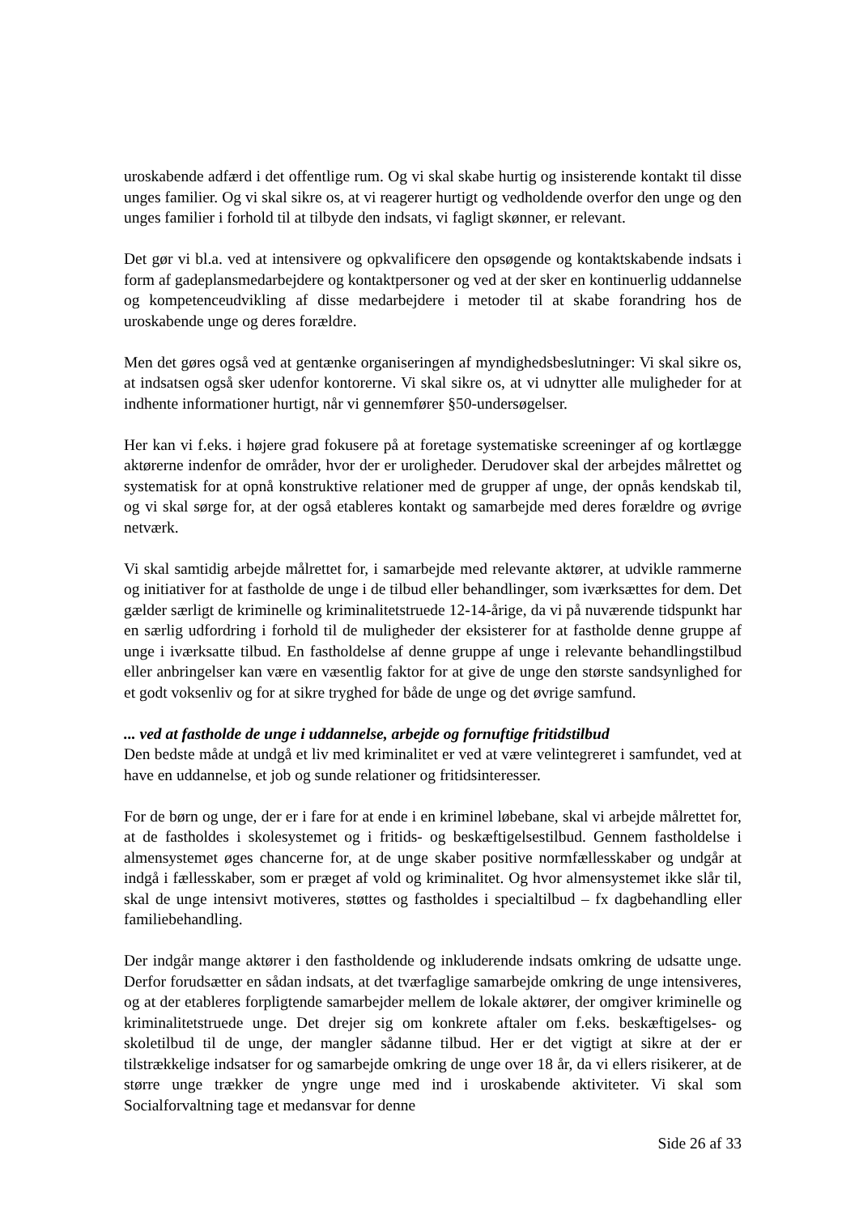uroskabende adfærd i det offentlige rum. Og vi skal skabe hurtig og insisterende kontakt til disse unges familier. Og vi skal sikre os, at vi reagerer hurtigt og vedholdende overfor den unge og den unges familier i forhold til at tilbyde den indsats, vi fagligt skønner, er relevant.
Det gør vi bl.a. ved at intensivere og opkvalificere den opsøgende og kontaktskabende indsats i form af gadeplansmedarbejdere og kontaktpersoner og ved at der sker en kontinuerlig uddannelse og kompetenceudvikling af disse medarbejdere i metoder til at skabe forandring hos de uroskabende unge og deres forældre.
Men det gøres også ved at gentænke organiseringen af myndighedsbeslutninger: Vi skal sikre os, at indsatsen også sker udenfor kontorerne. Vi skal sikre os, at vi udnytter alle muligheder for at indhente informationer hurtigt, når vi gennemfører §50-undersøgelser.
Her kan vi f.eks. i højere grad fokusere på at foretage systematiske screeninger af og kortlægge aktørerne indenfor de områder, hvor der er uroligheder. Derudover skal der arbejdes målrettet og systematisk for at opnå konstruktive relationer med de grupper af unge, der opnås kendskab til, og vi skal sørge for, at der også etableres kontakt og samarbejde med deres forældre og øvrige netværk.
Vi skal samtidig arbejde målrettet for, i samarbejde med relevante aktører, at udvikle rammerne og initiativer for at fastholde de unge i de tilbud eller behandlinger, som iværksættes for dem. Det gælder særligt de kriminelle og kriminalitetstruede 12-14-årige, da vi på nuværende tidspunkt har en særlig udfordring i forhold til de muligheder der eksisterer for at fastholde denne gruppe af unge i iværksatte tilbud. En fastholdelse af denne gruppe af unge i relevante behandlingstilbud eller anbringelser kan være en væsentlig faktor for at give de unge den største sandsynlighed for et godt voksenliv og for at sikre tryghed for både de unge og det øvrige samfund.
... ved at fastholde de unge i uddannelse, arbejde og fornuftige fritidstilbud
Den bedste måde at undgå et liv med kriminalitet er ved at være velintegreret i samfundet, ved at have en uddannelse, et job og sunde relationer og fritidsinteresser.
For de børn og unge, der er i fare for at ende i en kriminel løbebane, skal vi arbejde målrettet for, at de fastholdes i skolesystemet og i fritids- og beskæftigelsestilbud. Gennem fastholdelse i almensystemet øges chancerne for, at de unge skaber positive normfællesskaber og undgår at indgå i fællesskaber, som er præget af vold og kriminalitet. Og hvor almensystemet ikke slår til, skal de unge intensivt motiveres, støttes og fastholdes i specialtilbud – fx dagbehandling eller familiebehandling.
Der indgår mange aktører i den fastholdende og inkluderende indsats omkring de udsatte unge. Derfor forudsætter en sådan indsats, at det tværfaglige samarbejde omkring de unge intensiveres, og at der etableres forpligtende samarbejder mellem de lokale aktører, der omgiver kriminelle og kriminalitetstruede unge. Det drejer sig om konkrete aftaler om f.eks. beskæftigelses- og skoletilbud til de unge, der mangler sådanne tilbud. Her er det vigtigt at sikre at der er tilstrækkelige indsatser for og samarbejde omkring de unge over 18 år, da vi ellers risikerer, at de større unge trækker de yngre unge med ind i uroskabende aktiviteter. Vi skal som Socialforvaltning tage et medansvar for denne
Side 26 af 33